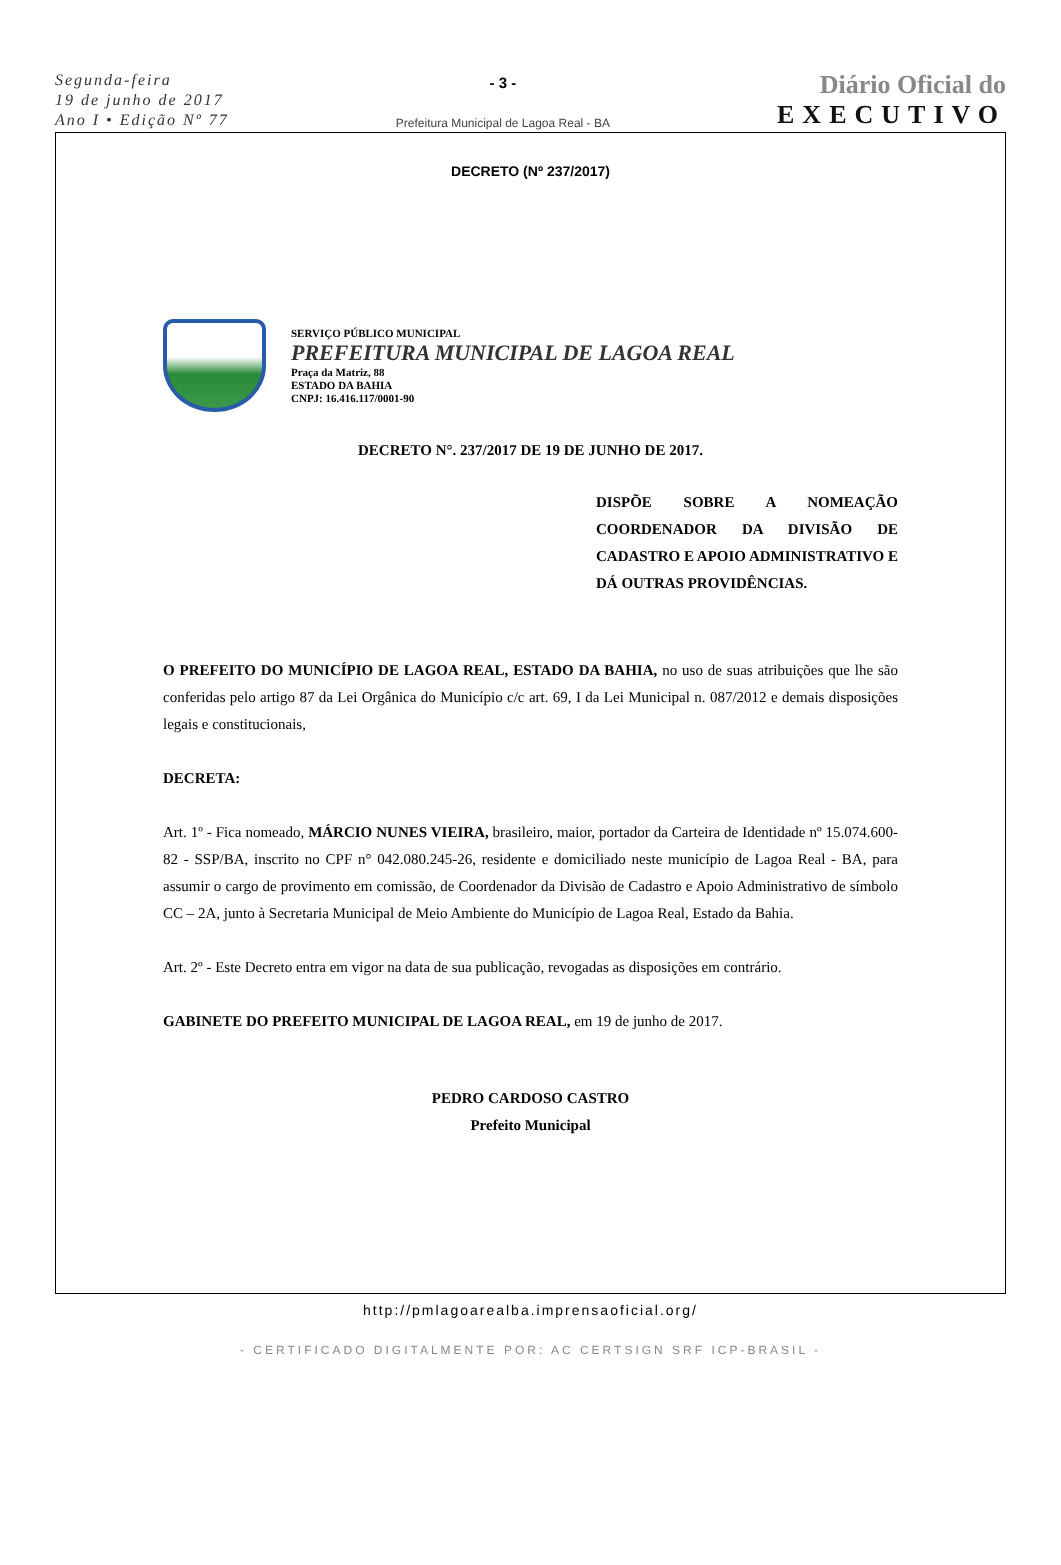Segunda-feira
19 de junho de 2017
Ano I • Edição Nº 77
- 3 -
Prefeitura Municipal de Lagoa Real - BA
Diário Oficial do
EXECUTIVO
DECRETO (Nº 237/2017)
SERVIÇO PÚBLICO MUNICIPAL
PREFEITURA MUNICIPAL DE LAGOA REAL
Praça da Matriz, 88
ESTADO DA BAHIA
CNPJ: 16.416.117/0001-90
DECRETO N°. 237/2017 DE 19 DE JUNHO DE 2017.
DISPÕE SOBRE A NOMEAÇÃO COORDENADOR DA DIVISÃO DE CADASTRO E APOIO ADMINISTRATIVO E DÁ OUTRAS PROVIDÊNCIAS.
O PREFEITO DO MUNICÍPIO DE LAGOA REAL, ESTADO DA BAHIA, no uso de suas atribuições que lhe são conferidas pelo artigo 87 da Lei Orgânica do Município c/c art. 69, I da Lei Municipal n. 087/2012 e demais disposições legais e constitucionais,
DECRETA:
Art. 1º - Fica nomeado, MÁRCIO NUNES VIEIRA, brasileiro, maior, portador da Carteira de Identidade nº 15.074.600-82 - SSP/BA, inscrito no CPF n° 042.080.245-26, residente e domiciliado neste município de Lagoa Real - BA, para assumir o cargo de provimento em comissão, de Coordenador da Divisão de Cadastro e Apoio Administrativo de símbolo CC – 2A, junto à Secretaria Municipal de Meio Ambiente do Município de Lagoa Real, Estado da Bahia.
Art. 2º - Este Decreto entra em vigor na data de sua publicação, revogadas as disposições em contrário.
GABINETE DO PREFEITO MUNICIPAL DE LAGOA REAL, em 19 de junho de 2017.
PEDRO CARDOSO CASTRO
Prefeito Municipal
http://pmlagoarealba.imprensaoficial.org/
- CERTIFICADO DIGITALMENTE POR: AC CERTSIGN SRF ICP-BRASIL -